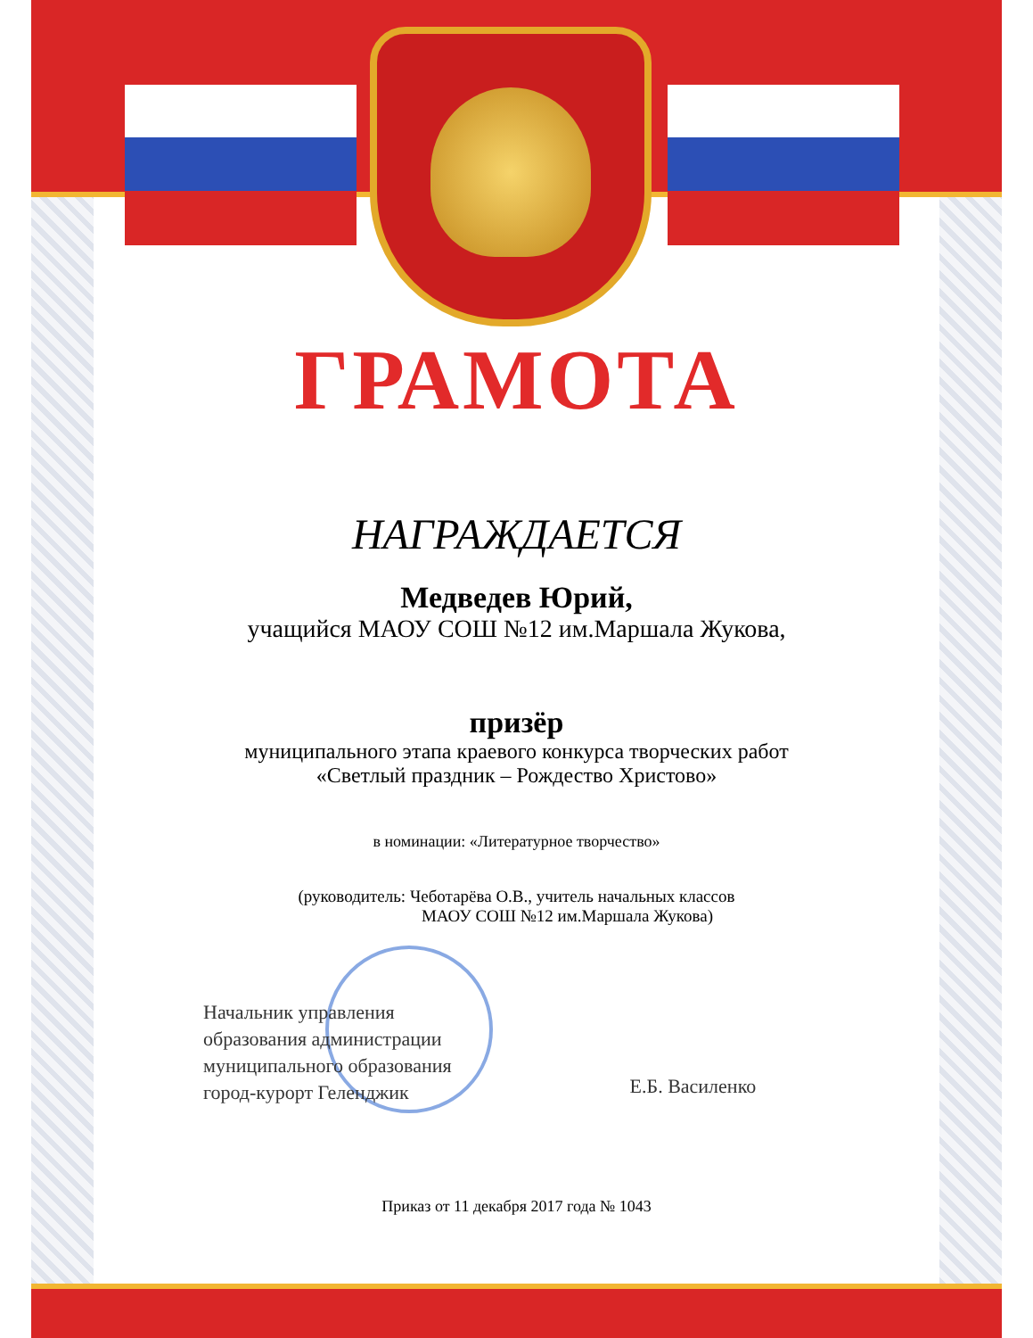ГРАМОТА
НАГРАЖДАЕТСЯ
Медведев Юрий,
учащийся МАОУ СОШ №12 им.Маршала Жукова,
призёр
муниципального этапа краевого конкурса творческих работ
«Светлый праздник – Рождество Христово»
в номинации: «Литературное творчество»
(руководитель: Чеботарёва О.В., учитель начальных классов
МАОУ СОШ №12 им.Маршала Жукова)
Начальник управления
образования администрации
муниципального образования
город-курорт Геленджик
Е.Б. Василенко
Приказ от 11 декабря 2017 года № 1043